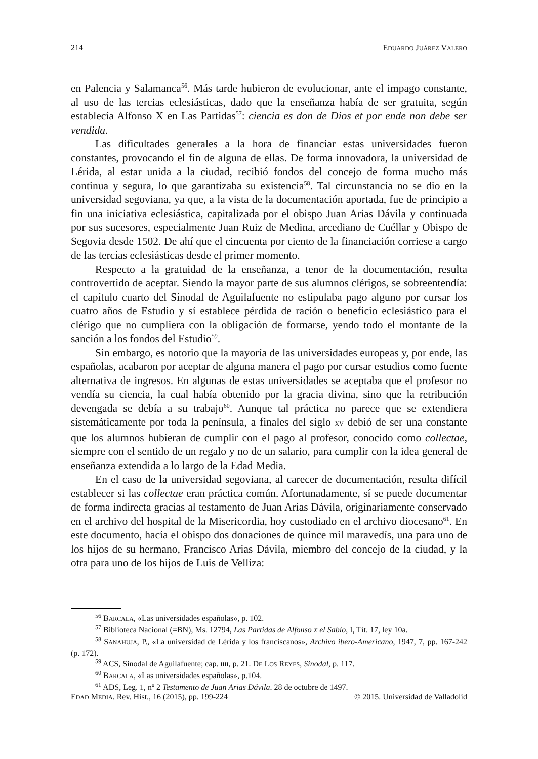214 EDUARDO JUÁREZ VALERO
en Palencia y Salamanca<sup>56</sup>. Más tarde hubieron de evolucionar, ante el impago constante, al uso de las tercias eclesiásticas, dado que la enseñanza había de ser gratuita, según establecía Alfonso X en Las Partidas<sup>57</sup>: ciencia es don de Dios et por ende non debe ser vendida.
Las dificultades generales a la hora de financiar estas universidades fueron constantes, provocando el fin de alguna de ellas. De forma innovadora, la universidad de Lérida, al estar unida a la ciudad, recibió fondos del concejo de forma mucho más continua y segura, lo que garantizaba su existencia<sup>58</sup>. Tal circunstancia no se dio en la universidad segoviana, ya que, a la vista de la documentación aportada, fue de principio a fin una iniciativa eclesiástica, capitalizada por el obispo Juan Arias Dávila y continuada por sus sucesores, especialmente Juan Ruiz de Medina, arcediano de Cuéllar y Obispo de Segovia desde 1502. De ahí que el cincuenta por ciento de la financiación corriese a cargo de las tercias eclesiásticas desde el primer momento.
Respecto a la gratuidad de la enseñanza, a tenor de la documentación, resulta controvertido de aceptar. Siendo la mayor parte de sus alumnos clérigos, se sobreentendía: el capítulo cuarto del Sinodal de Aguilafuente no estipulaba pago alguno por cursar los cuatro años de Estudio y sí establece pérdida de ración o beneficio eclesiástico para el clérigo que no cumpliera con la obligación de formarse, yendo todo el montante de la sanción a los fondos del Estudio<sup>59</sup>.
Sin embargo, es notorio que la mayoría de las universidades europeas y, por ende, las españolas, acabaron por aceptar de alguna manera el pago por cursar estudios como fuente alternativa de ingresos. En algunas de estas universidades se aceptaba que el profesor no vendía su ciencia, la cual había obtenido por la gracia divina, sino que la retribución devengada se debía a su trabajo<sup>60</sup>. Aunque tal práctica no parece que se extendiera sistemáticamente por toda la península, a finales del siglo XV debió de ser una constante que los alumnos hubieran de cumplir con el pago al profesor, conocido como collectae, siempre con el sentido de un regalo y no de un salario, para cumplir con la idea general de enseñanza extendida a lo largo de la Edad Media.
En el caso de la universidad segoviana, al carecer de documentación, resulta difícil establecer si las collectae eran práctica común. Afortunadamente, sí se puede documentar de forma indirecta gracias al testamento de Juan Arias Dávila, originariamente conservado en el archivo del hospital de la Misericordia, hoy custodiado en el archivo diocesano<sup>61</sup>. En este documento, hacía el obispo dos donaciones de quince mil maravedís, una para uno de los hijos de su hermano, Francisco Arias Dávila, miembro del concejo de la ciudad, y la otra para uno de los hijos de Luis de Velliza:
<sup>56</sup> BARCALA, «Las universidades españolas», p. 102.
<sup>57</sup> Biblioteca Nacional (=BN), Ms. 12794, Las Partidas de Alfonso X el Sabio, I, Tít. 17, ley 10a.
<sup>58</sup> SANAHUJA, P., «La universidad de Lérida y los franciscanos», Archivo ibero-Americano, 1947, 7, pp. 167-242 (p. 172).
<sup>59</sup> ACS, Sinodal de Aguilafuente; cap. IIII, p. 21. DE LOS REYES, Sinodal, p. 117.
<sup>60</sup> BARCALA, «Las universidades españolas», p.104.
<sup>61</sup> ADS, Leg. 1, nº 2 Testamento de Juan Arias Dávila. 28 de octubre de 1497.
EDAD MEDIA. Rev. Hist., 16 (2015), pp. 199-224 © 2015. Universidad de Valladolid